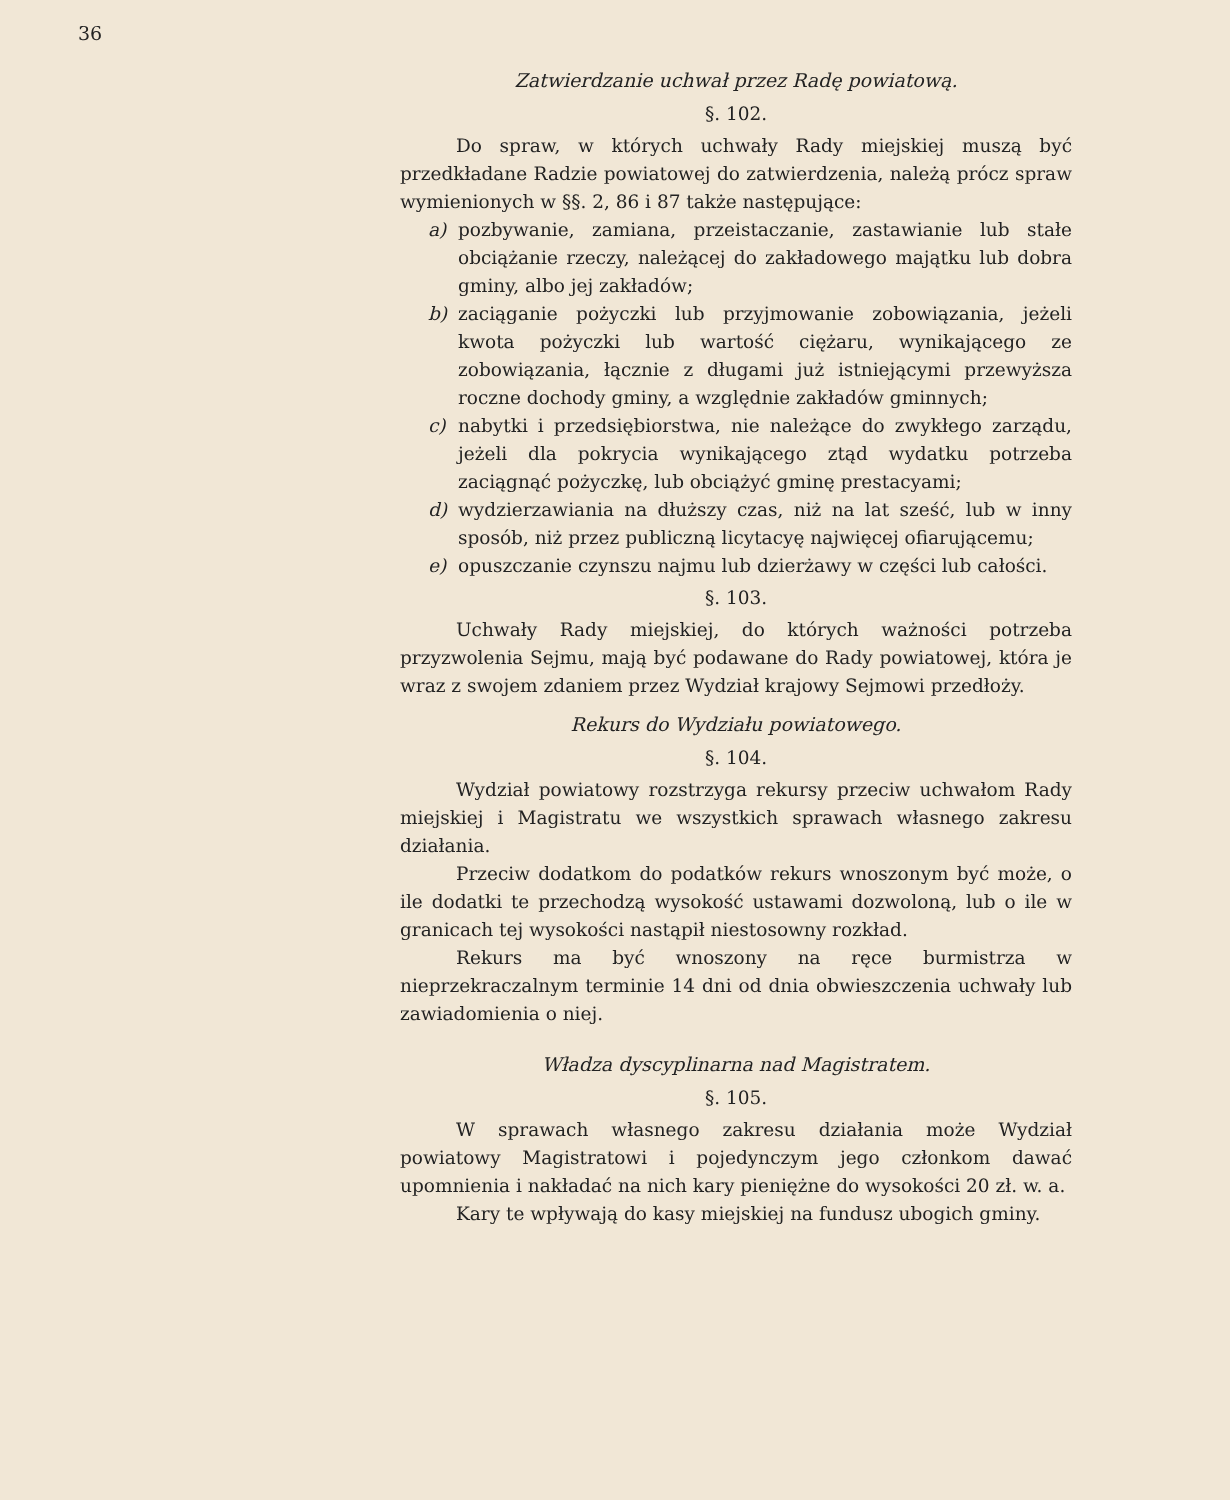36
Zatwierdzanie uchwał przez Radę powiatową.
§. 102.
Do spraw, w których uchwały Rady miejskiej muszą być przedkładane Radzie powiatowej do zatwierdzenia, należą prócz spraw wymienionych w §§. 2, 86 i 87 także następujące:
a) pozbywanie, zamiana, przeistaczanie, zastawianie lub stałe obciążanie rzeczy, należącej do zakładowego majątku lub dobra gminy, albo jej zakładów;
b) zaciąganie pożyczki lub przyjmowanie zobowiązania, jeżeli kwota pożyczki lub wartość ciężaru, wynikającego ze zobowiązania, łącznie z długami już istniejącymi przewyższa roczne dochody gminy, a względnie zakładów gminnych;
c) nabytki i przedsiębiorstwa, nie należące do zwykłego zarządu, jeżeli dla pokrycia wynikającego ztąd wydatku potrzeba zaciągnąć pożyczkę, lub obciążyć gminę prestacyami;
d) wydzierzawiania na dłuższy czas, niż na lat sześć, lub w inny sposób, niż przez publiczną licytacyę najwięcej ofiarującemu;
e) opuszczanie czynszu najmu lub dzierżawy w części lub całości.
§. 103.
Uchwały Rady miejskiej, do których ważności potrzeba przyzwolenia Sejmu, mają być podawane do Rady powiatowej, która je wraz z swojem zdaniem przez Wydział krajowy Sejmowi przedłoży.
Rekurs do Wydziału powiatowego.
§. 104.
Wydział powiatowy rozstrzyga rekursy przeciw uchwałom Rady miejskiej i Magistratu we wszystkich sprawach własnego zakresu działania.
Przeciw dodatkom do podatków rekurs wnoszonym być może, o ile dodatki te przechodzą wysokość ustawami dozwoloną, lub o ile w granicach tej wysokości nastąpił niestosowny rozkład.
Rekurs ma być wnoszony na ręce burmistrza w nieprzekraczalnym terminie 14 dni od dnia obwieszczenia uchwały lub zawiadomienia o niej.
Władza dyscyplinarna nad Magistratem.
§. 105.
W sprawach własnego zakresu działania może Wydział powiatowy Magistratowi i pojedynczym jego członkom dawać upomnienia i nakładać na nich kary pieniężne do wysokości 20 zł. w. a.
Kary te wpływają do kasy miejskiej na fundusz ubogich gminy.